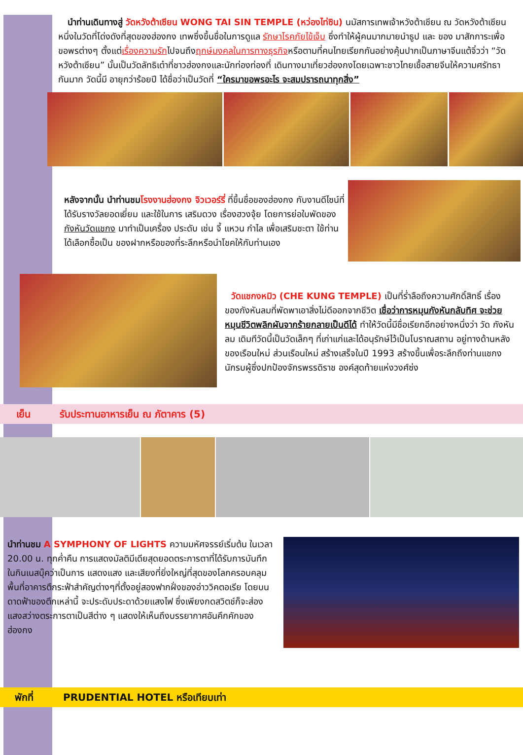นำท่านเดินทางสู่ วัดหวังต้าเซียน WONG TAI SIN TEMPLE (หว่องไท่ซิน) นมัสการเทพเจ้าหวังต้าเซียน ณ วัดหวังต้าเซียน หนึ่งในวัดที่โด่งดังที่สุดของฮ่องกง เทพซึ่งขึ้นชื่อในการดูแล รักษาโรคภัยไข้เจ็บ ซึ่งทำให้ผู้คนมากมายนำธูป และ ของ มาสักการะเพื่อขอพรต่างๆ ตั้งแต่เรื่องความรักไปจนถึงฤกษ์มงคลในการทางธุรกิจหรือตามที่คนไทยเรียกกันอย่างคุ้นปากเป็นภาษาจีนแต้จิ๋วว่า “วัดหวังต้าเซียน” นั้นเป็นวัดลัทธิเต๋าที่ชาวฮ่องกงและนักท่องท่องที่ เดินทางมาเที่ยวฮ่องกงโดยเฉพาะชาวไทยเชื้อสายจีนให้ความศรัทธากันมาก วัดนี้มี อายุกว่าร้อยปี ได้ชื่อว่าเป็นวัดที่ “ใครมาขอพรอะไร จะสมปรารถนาทุกสิ่ง”
หลังจากนั้น นำท่านชม โรงงานฮ่องกง จิวเวอร์รี่ ที่ขึ้นชื่อของฮ่องกง กับงานดีไซน์ที่ได้รับรางวัลยอดเยี่ยม และใช้ในการ เสริมดวง เรื่องฮวงจุ้ย โดยการย่อใบพัดของกังหันวัดแชกง มาทำเป็นเครื่อง ประดับ เช่น จี้ แหวน กำไล เพื่อเสริมชะตา ใช้ท่านได้เลือกซื้อเป็น ของฝากหรือของที่ระลึกหรือนำโชคให้กับท่านเอง
วัดแชกงหมิว (CHE KUNG TEMPLE) เป็นที่ร่ำลือถึงความศักดิ์สิทธิ์ เรื่องของกังหันลมที่พัดพาเอาสิ่งไม่ดีออกจากชีวิต เชื่อว่าการหมุนกังหันกลับทิศ จะช่วยหมุนชีวิตพลิกผันจากร้ายกลายเป็นดีได้ ทำให้วัดนี้มีชื่อเรียกอีกอย่างหนึ่งว่า วัด กังหันลม เดิมทีวัดนี้เป็นวัดเล็กๆ ที่เก่าแก่และได้อนุรักษ์ไว้เป็นโบราณสถาน อยู่ทางด้านหลังของเรือนใหม่ ส่วนเรือนใหม่ สร้างเสร็จในปี 1993 สร้างขึ้นเพื่อระลึกถึงท่านแชกง นักรบผู้ซึ่งปกป้องจักรพรรดิราช องค์สุดท้ายแห่งวงศ์ซ่ง
เย็น รับประทานอาหารเย็น ณ ภัตาคาร (5)
นำท่านชม A SYMPHONY OF LIGHTS ความมหัศจรรย์เริ่มต้น ในเวลา 20.00 น. ทุกค่ำคืน การแสดงมัลติมีเดียสุดยอดตระการตาที่ได้รับการบันทึกในกินเนสบุ๊คว่าเป็นการ แสดงแสง และเสียงที่ยิ่งใหญ่ที่สุดของโลกครอบคลุมพื้นที่อาคารตึกระฟ้าสำคัญต่างๆที่ตั้งอยู่สองฟากฝั่งของอ่าววิคตอเรีย โดยบนดาดฟ้าของตึกเหล่านี้ จะประดับประดาด้วยแสงไฟ ซึ่งเพียงกดสวิตช์ก็จะส่องแสงสว่างตระการตาเป็นสีต่าง ๆ แสดงให้เห็นถึงบรรยากาศอันคึกคักของฮ่องกง
พักที่ PRUDENTIAL HOTEL หรือเทียบเท่า